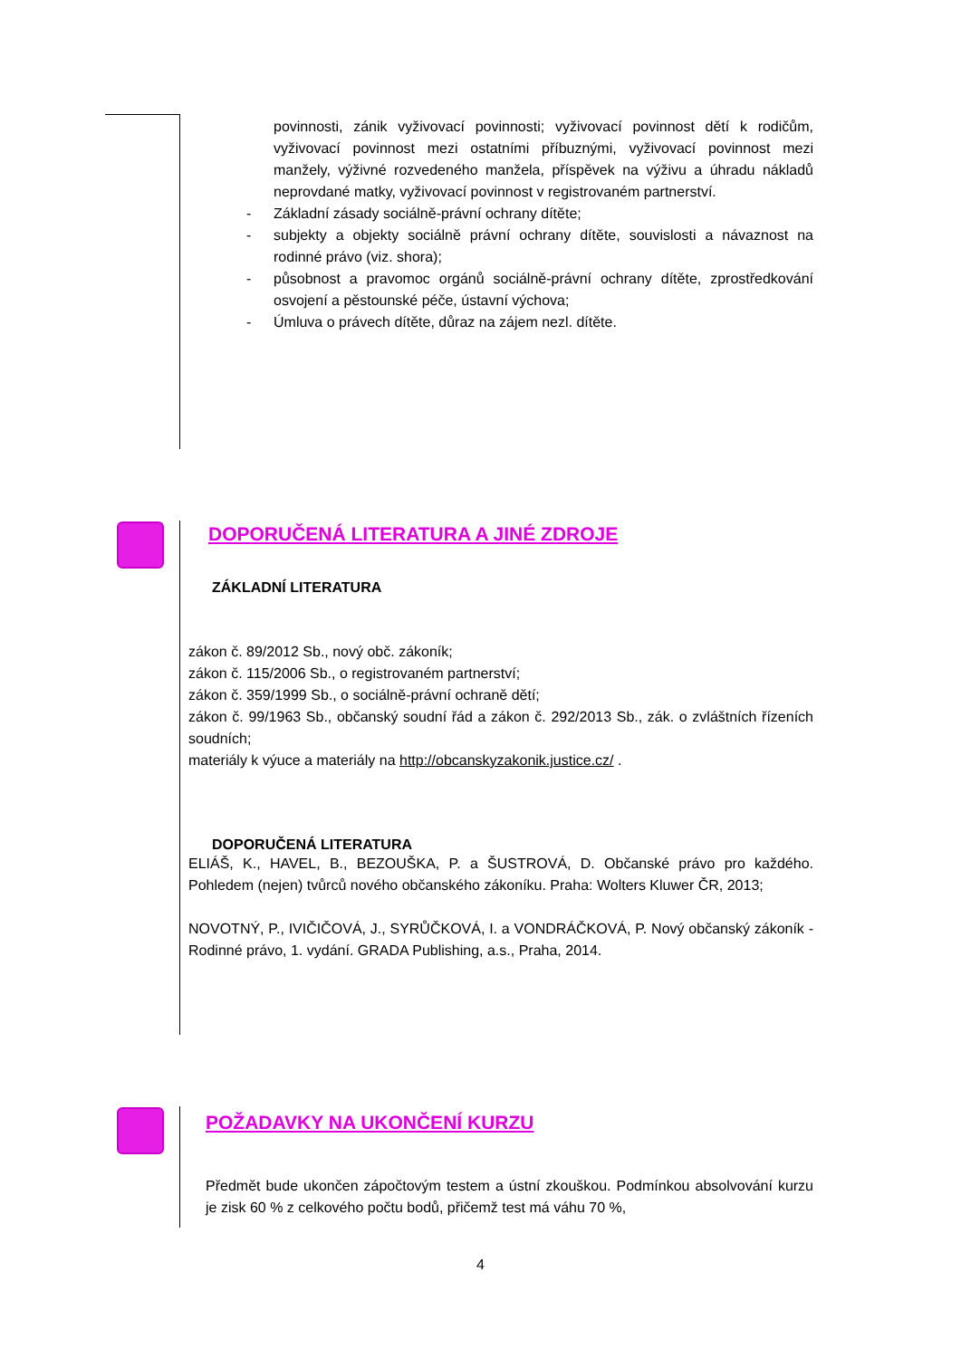povinnosti, zánik vyživovací povinnosti; vyživovací povinnost dětí k rodičům, vyživovací povinnost mezi ostatními příbuznými, vyživovací povinnost mezi manžely, výživné rozvedeného manžela, příspěvek na výživu a úhradu nákladů neprovdané matky, vyživovací povinnost v registrovaném partnerství.
- Základní zásady sociálně-právní ochrany dítěte;
- subjekty a objekty sociálně právní ochrany dítěte, souvislosti a návaznost na rodinné právo (viz. shora);
- působnost a pravomoc orgánů sociálně-právní ochrany dítěte, zprostředkování osvojení a pěstounské péče, ústavní výchova;
- Úmluva o právech dítěte, důraz na zájem nezl. dítěte.
DOPORUČENÁ LITERATURA A JINÉ ZDROJE
ZÁKLADNÍ LITERATURA
zákon č. 89/2012 Sb., nový obč. zákoník;
zákon č. 115/2006 Sb., o registrovaném partnerství;
zákon č. 359/1999 Sb., o sociálně-právní ochraně dětí;
zákon č. 99/1963 Sb., občanský soudní řád a zákon č. 292/2013 Sb., zák. o zvláštních řízeních soudních;
materiály k výuce a materiály na http://obcanskyzakonik.justice.cz/ .
DOPORUČENÁ LITERATURA
ELIÁŠ, K., HAVEL, B., BEZOUŠKA, P. a ŠUSTROVÁ, D. Občanské právo pro každého. Pohledem (nejen) tvůrců nového občanského zákoníku. Praha: Wolters Kluwer ČR, 2013;
NOVOTNÝ, P., IVIČIČOVÁ, J., SYRŮČKOVÁ, I. a VONDRÁČKOVÁ, P. Nový občanský zákoník - Rodinné právo, 1. vydání. GRADA Publishing, a.s., Praha, 2014.
POŽADAVKY NA UKONČENÍ KURZU
Předmět bude ukončen zápočtovým testem a ústní zkouškou. Podmínkou absolvování kurzu je zisk 60 % z celkového počtu bodů, přičemž test má váhu 70 %,
4